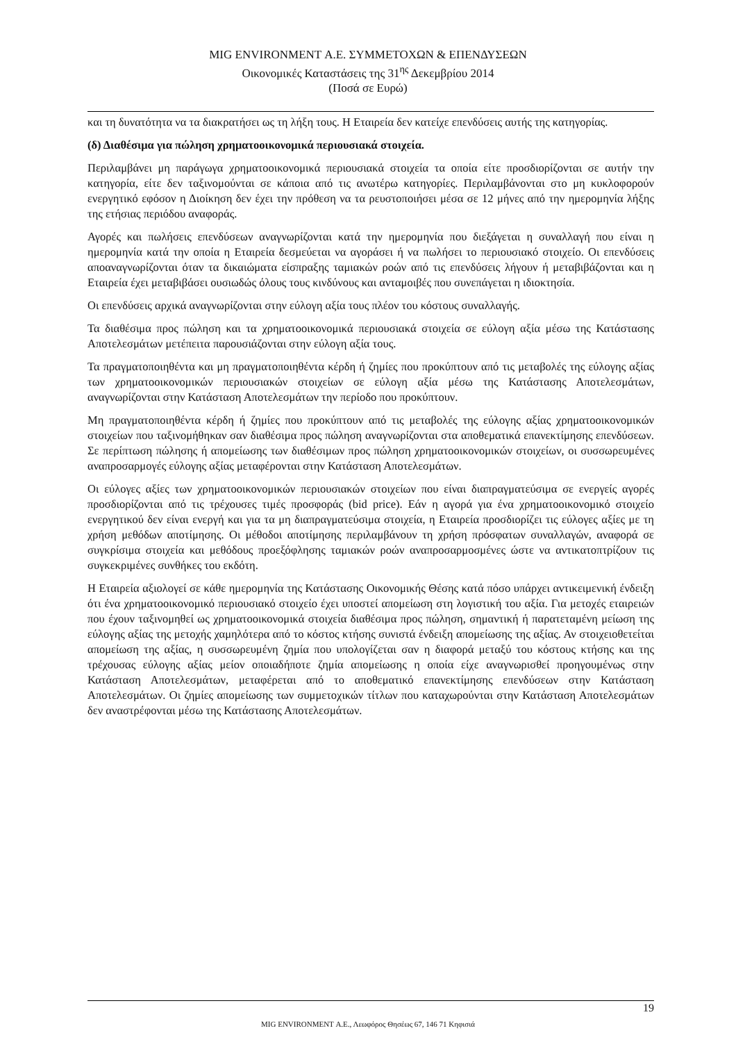MIG ENVIRONMENT Α.Ε. ΣΥΜΜΕΤΟΧΩΝ & ΕΠΕΝΔΥΣΕΩΝ
Οικονομικές Καταστάσεις της 31<sup>ης</sup> Δεκεμβρίου 2014
(Ποσά σε Ευρώ)
και τη δυνατότητα να τα διακρατήσει ως τη λήξη τους. Η Εταιρεία δεν κατείχε επενδύσεις αυτής της κατηγορίας.
(δ) Διαθέσιμα για πώληση χρηματοοικονομικά περιουσιακά στοιχεία.
Περιλαμβάνει μη παράγωγα χρηματοοικονομικά περιουσιακά στοιχεία τα οποία είτε προσδιορίζονται σε αυτήν την κατηγορία, είτε δεν ταξινομούνται σε κάποια από τις ανωτέρω κατηγορίες. Περιλαμβάνονται στο μη κυκλοφορούν ενεργητικό εφόσον η Διοίκηση δεν έχει την πρόθεση να τα ρευστοποιήσει μέσα σε 12 μήνες από την ημερομηνία λήξης της ετήσιας περιόδου αναφοράς.
Αγορές και πωλήσεις επενδύσεων αναγνωρίζονται κατά την ημερομηνία που διεξάγεται η συναλλαγή που είναι η ημερομηνία κατά την οποία η Εταιρεία δεσμεύεται να αγοράσει ή να πωλήσει το περιουσιακό στοιχείο. Οι επενδύσεις αποαναγνωρίζονται όταν τα δικαιώματα είσπραξης ταμιακών ροών από τις επενδύσεις λήγουν ή μεταβιβάζονται και η Εταιρεία έχει μεταβιβάσει ουσιωδώς όλους τους κινδύνους και ανταμοιβές που συνεπάγεται η ιδιοκτησία.
Οι επενδύσεις αρχικά αναγνωρίζονται στην εύλογη αξία τους πλέον του κόστους συναλλαγής.
Τα διαθέσιμα προς πώληση και τα χρηματοοικονομικά περιουσιακά στοιχεία σε εύλογη αξία μέσω της Κατάστασης Αποτελεσμάτων μετέπειτα παρουσιάζονται στην εύλογη αξία τους.
Τα πραγματοποιηθέντα και μη πραγματοποιηθέντα κέρδη ή ζημίες που προκύπτουν από τις μεταβολές της εύλογης αξίας των χρηματοοικονομικών περιουσιακών στοιχείων σε εύλογη αξία μέσω της Κατάστασης Αποτελεσμάτων, αναγνωρίζονται στην Κατάσταση Αποτελεσμάτων την περίοδο που προκύπτουν.
Μη πραγματοποιηθέντα κέρδη ή ζημίες που προκύπτουν από τις μεταβολές της εύλογης αξίας χρηματοοικονομικών στοιχείων που ταξινομήθηκαν σαν διαθέσιμα προς πώληση αναγνωρίζονται στα αποθεματικά επανεκτίμησης επενδύσεων. Σε περίπτωση πώλησης ή απομείωσης των διαθέσιμων προς πώληση χρηματοοικονομικών στοιχείων, οι συσσωρευμένες αναπροσαρμογές εύλογης αξίας μεταφέρονται στην Κατάσταση Αποτελεσμάτων.
Οι εύλογες αξίες των χρηματοοικονομικών περιουσιακών στοιχείων που είναι διαπραγματεύσιμα σε ενεργείς αγορές προσδιορίζονται από τις τρέχουσες τιμές προσφοράς (bid price). Εάν η αγορά για ένα χρηματοοικονομικό στοιχείο ενεργητικού δεν είναι ενεργή και για τα μη διαπραγματεύσιμα στοιχεία, η Εταιρεία προσδιορίζει τις εύλογες αξίες με τη χρήση μεθόδων αποτίμησης. Οι μέθοδοι αποτίμησης περιλαμβάνουν τη χρήση πρόσφατων συναλλαγών, αναφορά σε συγκρίσιμα στοιχεία και μεθόδους προεξόφλησης ταμιακών ροών αναπροσαρμοσμένες ώστε να αντικατοπτρίζουν τις συγκεκριμένες συνθήκες του εκδότη.
Η Εταιρεία αξιολογεί σε κάθε ημερομηνία της Κατάστασης Οικονομικής Θέσης κατά πόσο υπάρχει αντικειμενική ένδειξη ότι ένα χρηματοοικονομικό περιουσιακό στοιχείο έχει υποστεί απομείωση στη λογιστική του αξία. Για μετοχές εταιρειών που έχουν ταξινομηθεί ως χρηματοοικονομικά στοιχεία διαθέσιμα προς πώληση, σημαντική ή παρατεταμένη μείωση της εύλογης αξίας της μετοχής χαμηλότερα από το κόστος κτήσης συνιστά ένδειξη απομείωσης της αξίας. Αν στοιχειοθετείται απομείωση της αξίας, η συσσωρευμένη ζημία που υπολογίζεται σαν η διαφορά μεταξύ του κόστους κτήσης και της τρέχουσας εύλογης αξίας μείον οποιαδήποτε ζημία απομείωσης η οποία είχε αναγνωρισθεί προηγουμένως στην Κατάσταση Αποτελεσμάτων, μεταφέρεται από το αποθεματικό επανεκτίμησης επενδύσεων στην Κατάσταση Αποτελεσμάτων. Οι ζημίες απομείωσης των συμμετοχικών τίτλων που καταχωρούνται στην Κατάσταση Αποτελεσμάτων δεν αναστρέφονται μέσω της Κατάστασης Αποτελεσμάτων.
19
MIG ENVIRONMENT Α.Ε., Λεωφόρος Θησέως 67, 146 71 Κηφισιά